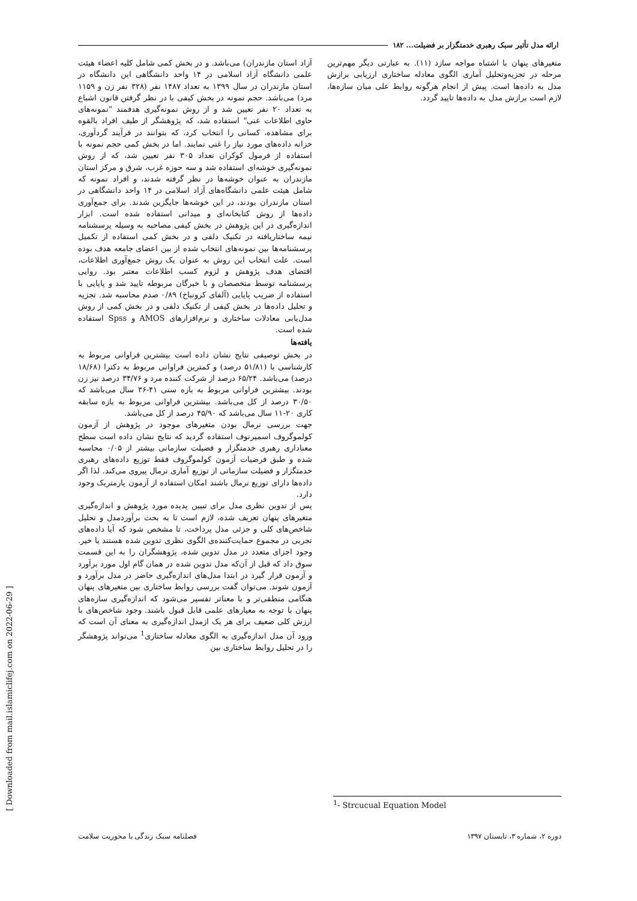ارائه مدل تأثیر سبک رهبری خدمتگزار بر فضیلت... ۱۸۲
آزاد استان مازندران) می‌باشد. و در بخش کمی شامل کلیه اعضاء هیئت علمی دانشگاه آزاد اسلامی در ۱۴ واحد دانشگاهی این دانشگاه در استان مازندران در سال ۱۳۹۹ به تعداد ۱۴۸۷ نفر (۳۲۸ نفر زن و ۱۱۵۹ مرد) می‌باشد. حجم نمونه در بخش کیفی با در نظر گرفتن قانون اشباع به تعداد ۲۰ نفر تعیین شد و از روش نمونه‌گیری هدفمند "نمونه‌های حاوی اطلاعات غنی" استفاده شد، که پژوهشگر از طیف افراد بالقوه برای مشاهده، کسانی را انتخاب کرد، که بتوانند در فرآیند گردآوری، خزانه داده‌های مورد نیاز را غنی نمایند. اما در بخش کمی حجم نمونه با استفاده از فرمول کوکران تعداد ۳۰۵ نفر تعیین شد، که از روش نمونه‌گیری خوشه‌ای استفاده شد و سه حوزه غرب، شرق و مرکز استان مازندران به عنوان خوشه‌ها در نظر گرفته شدند، و افراد نمونه که شامل هیئت علمی دانشگاه‌های آزاد اسلامی در ۱۴ واحد دانشگاهی در استان مازندران بودند، در این خوشه‌ها جایگزین شدند. برای جمع‌آوری داده‌ها از روش کتابخانه‌ای و میدانی استفاده شده است. ابزار اندازه‌گیری در این پژوهش در بخش کیفی مصاحبه به وسیله پرسشنامه نیمه ساختاریافته در تکنیک دلفی و در بخش کمی استفاده از تکمیل پرسشنامه‌ها بین نمونه‌های انتخاب شده از بین اعضای جامعه هدف بوده است. علت انتخاب این روش به عنوان یک روش جمع‌آوری اطلاعات، اقتضای هدف پژوهش و لزوم کسب اطلاعات معتبر بود. روایی پرسشنامه توسط متخصصان و با خبرگان مربوطه تایید شد و پایایی با استفاده از ضریب پایایی (آلفای کرونباخ) ۰/۸۹ صدم محاسبه شد. تجزیه و تحلیل داده‌ها در بخش کیفی از تکنیک دلفی و در بخش کمی از روش مدل‌یابی معادلات ساختاری و نرم‌افزارهای AMOS و Spss استفاده شده است.
یافته‌ها
در بخش توصیفی نتایج نشان داده است بیشترین فراوانی مربوط به کارشناسی با (۵۱/۸۱ درصد) و کمترین فراوانی مربوط به دکترا (۱۸/۶۸ درصد) می‌باشد. ۶۵/۲۴ درصد از شرکت کننده مرد و ۳۴/۷۶ درصد نیز زن بودند. بیشترین فراوانی مربوط به بازه سنی ۴۱-۳۶ سال می‌باشد که ۳۰/۵۰ درصد از کل می‌باشد. بیشترین فراوانی مربوط به بازه سابقه کاری ۲۰-۱۱ سال می‌باشد که ۴۵/۹۰ درصد از کل می‌باشد.
جهت بررسی نرمال بودن متغیرهای موجود در پژوهش از آزمون کولموگروف اسمیرنوف استفاده گردید که نتایج نشان داده است سطح معناداری رهبری خدمتگزار و فضیلت سازمانی بیشتر از ۰/۰۵ محاسبه شده و طبق فرضیات آزمون کولموگروف فقط توزیع داده‌های رهبری خدمتگزار و فضیلت سازمانی از توزیع آماری نرمال پیروی می‌کند. لذا اگر داده‌ها دارای توزیع نرمال باشند امکان استفاده از آزمون پارمتریک وجود دارد.
پس از تدوین نظری مدل برای تبیین پدیده مورد پژوهش و اندازه‌گیری متغیرهای پنهان تعریف شده، لازم است تا به بحث برآوردمدل و تحلیل شاخص‌های کلی و جزئی مدل پرداخت، تا مشخص شود که آیا داده‌های تجربی در مجموع حمایت‌کننده‌ی الگوی نظری تدوین شده هستند یا خیر. وجود اجزای متعدد در مدل تدوین شده، پژوهشگران را به این قسمت سوق داد که قبل از آن‌که مدل تدوین شده در همان گام اول مورد برآورد و آزمون قرار گیرد در ابتدا مدل‌های اندازه‌گیری حاضر در مدل برآورد و آزمون شوند. می‌توان گفت بررسی روابط ساختاری بین متغیرهای پنهان هنگامی منطقی‌تر و با معناتر تفسیر می‌شود که اندازه‌گیری سازه‌های پنهان با توجه به معیارهای علمی قابل قبول باشند. وجود شاخص‌های با ارزش کلی ضعیف برای هر یک ازمدل اندازه‌گیری به معنای آن است که ورود آن مدل اندازه‌گیری به الگوی معادله ساختاری<sup>1</sup> می‌تواند پژوهشگر را در تحلیل روابط ساختاری بین
متغیرهای پنهان با اشتباه مواجه سازد (۱۱). به عبارتی دیگر مهم‌ترین مرحله در تجزیه‌وتحلیل آماری الگوی معادله ساختاری ارزیابی برازش مدل به داده‌ها است. پیش از انجام هرگونه روابط علی میان سازه‌ها، لازم است برازش مدل به داده‌ها تایید گردد.
<sup>1</sup>- Strcucual Equation Model
فصلنامه سبک زندگی با محوریت سلامت دوره ۲، شماره ۳، تابستان ۱۳۹۷
[ Downloaded from mail.islamiclifej.com on 2022-06-29 ]